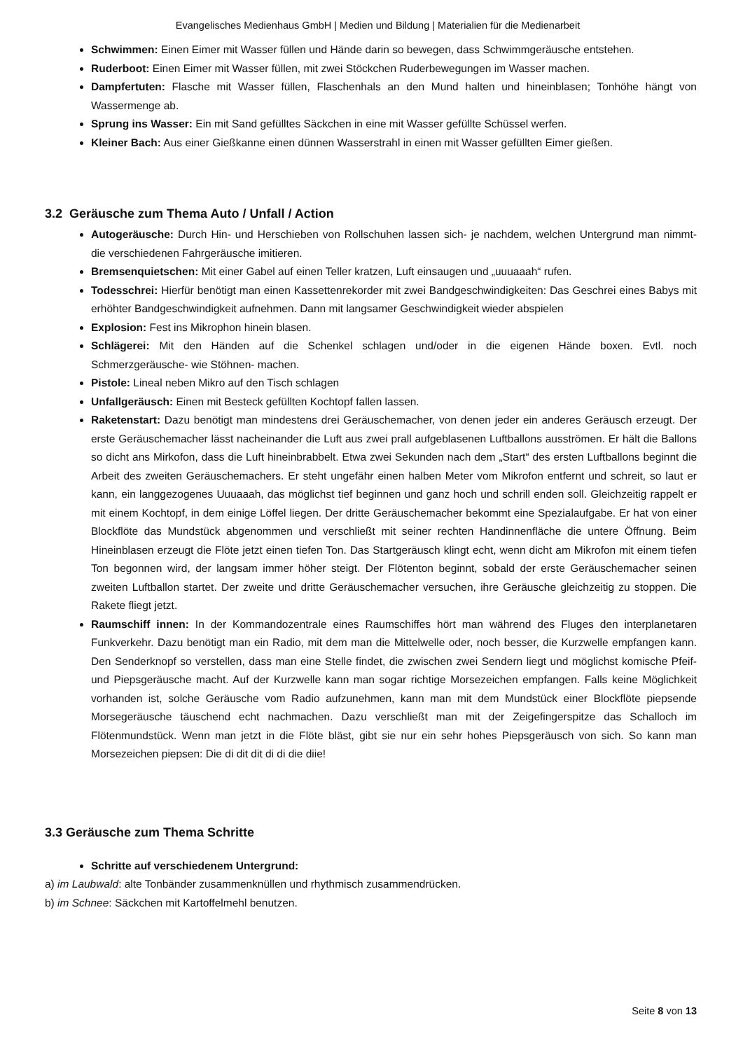Evangelisches Medienhaus GmbH | Medien und Bildung | Materialien für die Medienarbeit
Schwimmen: Einen Eimer mit Wasser füllen und Hände darin so bewegen, dass Schwimmgeräusche entstehen.
Ruderboot: Einen Eimer mit Wasser füllen, mit zwei Stöckchen Ruderbewegungen im Wasser machen.
Dampfertuten: Flasche mit Wasser füllen, Flaschenhals an den Mund halten und hineinblasen; Tonhöhe hängt von Wassermenge ab.
Sprung ins Wasser: Ein mit Sand gefülltes Säckchen in eine mit Wasser gefüllte Schüssel werfen.
Kleiner Bach: Aus einer Gießkanne einen dünnen Wasserstrahl in einen mit Wasser gefüllten Eimer gießen.
3.2 Geräusche zum Thema Auto / Unfall / Action
Autogeräusche: Durch Hin- und Herschieben von Rollschuhen lassen sich- je nachdem, welchen Untergrund man nimmt- die verschiedenen Fahrgeräusche imitieren.
Bremsenquietschen: Mit einer Gabel auf einen Teller kratzen, Luft einsaugen und „uuuaaah“ rufen.
Todesschrei: Hierfür benötigt man einen Kassettenrekorder mit zwei Bandgeschwindigkeiten: Das Geschrei eines Babys mit erhöhter Bandgeschwindigkeit aufnehmen. Dann mit langsamer Geschwindigkeit wieder abspielen
Explosion: Fest ins Mikrophon hinein blasen.
Schlägerei: Mit den Händen auf die Schenkel schlagen und/oder in die eigenen Hände boxen. Evtl. noch Schmerzgeräusche- wie Stöhnen- machen.
Pistole: Lineal neben Mikro auf den Tisch schlagen
Unfallgeräusch: Einen mit Besteck gefüllten Kochtopf fallen lassen.
Raketenstart: Dazu benötigt man mindestens drei Geräuschemacher, von denen jeder ein anderes Geräusch erzeugt. Der erste Geräuschemacher lässt nacheinander die Luft aus zwei prall aufgeblasenen Luftballons ausströmen. Er hält die Ballons so dicht ans Mirkofon, dass die Luft hineinbrabbelt. Etwa zwei Sekunden nach dem „Start“ des ersten Luftballons beginnt die Arbeit des zweiten Geräuschemachers. Er steht ungefähr einen halben Meter vom Mikrofon entfernt und schreit, so laut er kann, ein langgezogenes Uuuaaah, das möglichst tief beginnen und ganz hoch und schrill enden soll. Gleichzeitig rappelt er mit einem Kochtopf, in dem einige Löffel liegen. Der dritte Geräuschemacher bekommt eine Spezialaufgabe. Er hat von einer Blockflöte das Mundstück abgenommen und verschließt mit seiner rechten Handinnenfläche die untere Öffnung. Beim Hineinblasen erzeugt die Flöte jetzt einen tiefen Ton. Das Startgeräusch klingt echt, wenn dicht am Mikrofon mit einem tiefen Ton begonnen wird, der langsam immer höher steigt. Der Flötenton beginnt, sobald der erste Geräuschemacher seinen zweiten Luftballon startet. Der zweite und dritte Geräuschemacher versuchen, ihre Geräusche gleichzeitig zu stoppen. Die Rakete fliegt jetzt.
Raumschiff innen: In der Kommandozentrale eines Raumschiffes hört man während des Fluges den interplanetaren Funkverkehr. Dazu benötigt man ein Radio, mit dem man die Mittelwelle oder, noch besser, die Kurzwelle empfangen kann. Den Senderknopf so verstellen, dass man eine Stelle findet, die zwischen zwei Sendern liegt und möglichst komische Pfeif- und Piepsgeräusche macht. Auf der Kurzwelle kann man sogar richtige Morsezeichen empfangen. Falls keine Möglichkeit vorhanden ist, solche Geräusche vom Radio aufzunehmen, kann man mit dem Mundstück einer Blockflöte piepsende Morsegeräusche täuschend echt nachmachen. Dazu verschließt man mit der Zeigefingerspitze das Schalloch im Flötenmundstück. Wenn man jetzt in die Flöte bläst, gibt sie nur ein sehr hohes Piepsgeräusch von sich. So kann man Morsezeichen piepsen: Die di dit dit di di die diie!
3.3 Geräusche zum Thema Schritte
Schritte auf verschiedenem Untergrund:
a) im Laubwald: alte Tonbänder zusammenknüllen und rhythmisch zusammendrücken.
b) im Schnee: Säckchen mit Kartoffelmehl benutzen.
Seite 8 von 13